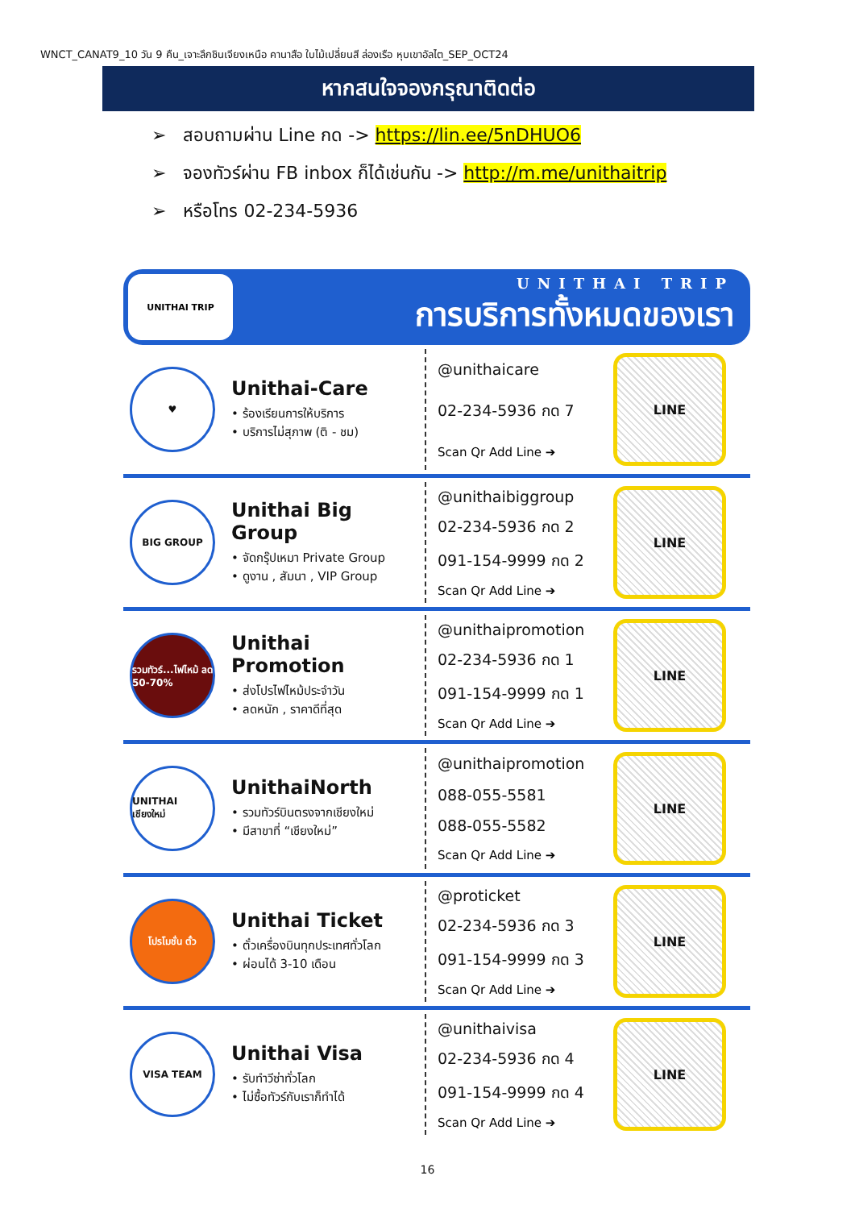WNCT_CANAT9_10 วัน 9 คืน_เจาะลึกชินเจียงเหนือ คานาสือ ใบไม้เปลี่ยนสี ล่องเรือ หุบเขาอัลไต_SEP_OCT24
หากสนใจจองกรุณาติดต่อ
➢ สอบถามผ่าน Line กด -> https://lin.ee/5nDHUO6
➢ จองทัวร์ผ่าน FB inbox ก็ได้เช่นกัน -> http://m.me/unithaitrip
➢ หรือโทร 02-234-5936
UNITHAI TRIP
UNITHAI TRIP
การบริการทั้งหมดของเรา
♥
Unithai-Care
• ร้องเรียนการให้บริการ
• บริการไม่สุภาพ (ติ - ชม)
@unithaicare
02-234-5936 กด 7
Scan Qr Add Line ➔
LINE
BIG GROUP
Unithai Big Group
• จัดกรุ๊ปเหมา Private Group
• ดูงาน , สัมนา , VIP Group
@unithaibiggroup
02-234-5936 กด 2
091-154-9999 กด 2
Scan Qr Add Line ➔
LINE
รวมทัวร์...ไฟไหม้ ลด 50-70%
Unithai Promotion
• ส่งโปรไฟไหม้ประจำวัน
• ลดหนัก , ราคาดีที่สุด
@unithaipromotion
02-234-5936 กด 1
091-154-9999 กด 1
Scan Qr Add Line ➔
LINE
UNITHAI เชียงใหม่
UnithaiNorth
• รวมทัวร์บินตรงจากเชียงใหม่
• มีสาขาที่ “เชียงใหม่”
@unithaipromotion
088-055-5581
088-055-5582
Scan Qr Add Line ➔
LINE
โปรโมชั่น ตั๋ว
Unithai Ticket
• ตั๋วเครื่องบินทุกประเทศทั่วโลก
• ผ่อนได้ 3-10 เดือน
@proticket
02-234-5936 กด 3
091-154-9999 กด 3
Scan Qr Add Line ➔
LINE
VISA TEAM
Unithai Visa
• รับทำวีซ่าทั่วโลก
• ไม่ซื้อทัวร์กับเราก็ทำได้
@unithaivisa
02-234-5936 กด 4
091-154-9999 กด 4
Scan Qr Add Line ➔
LINE
16